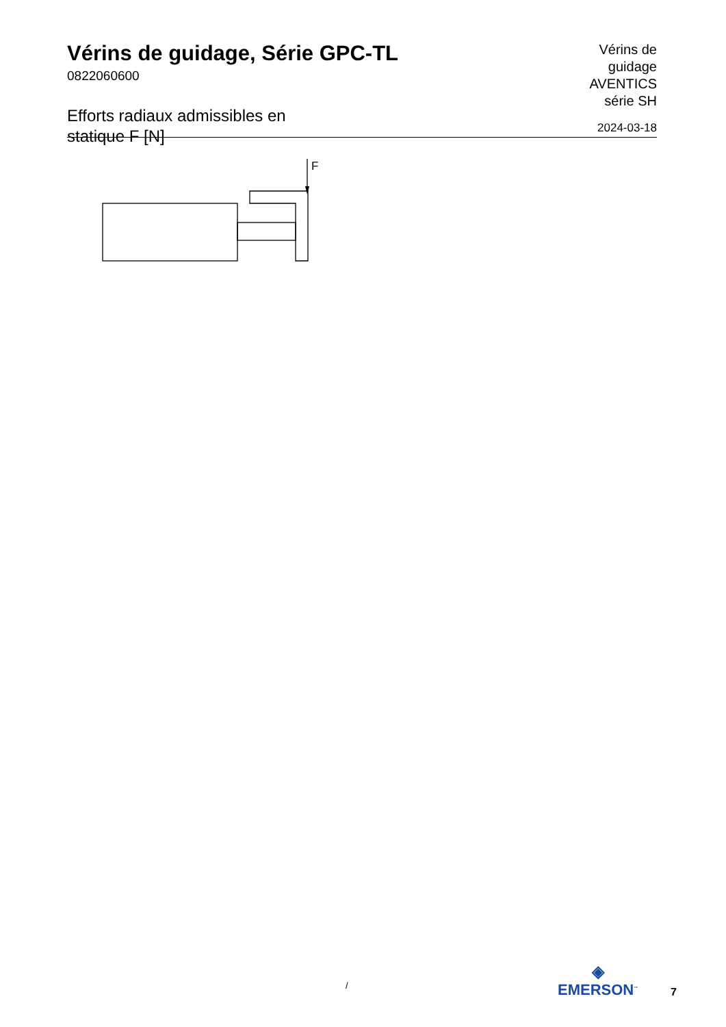Vérins de guidage, Série GPC-TL
0822060600
Efforts radiaux admissibles en statique F [N]
Vérins de
guidage
AVENTICS
série SH
2024-03-18
F
/
◈
EMERSON<sup>™</sup>
7